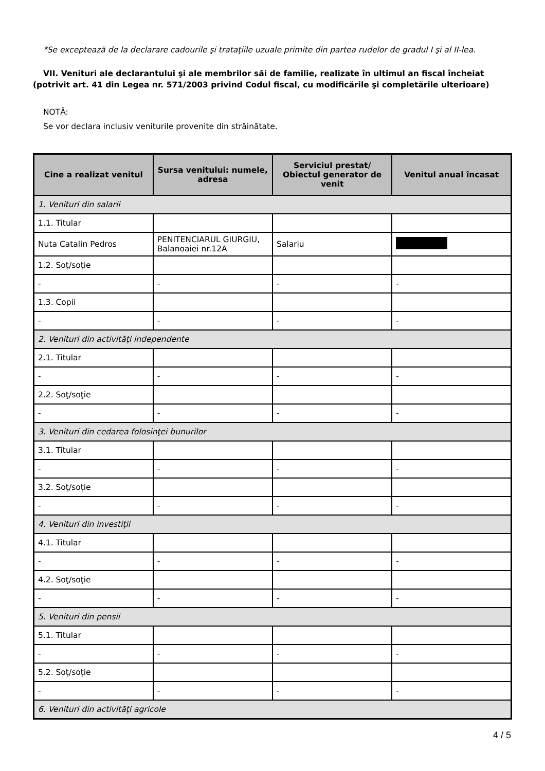*Se exceptează de la declarare cadourile şi trataţiile uzuale primite din partea rudelor de gradul I şi al II-lea.
VII. Venituri ale declarantului şi ale membrilor săi de familie, realizate în ultimul an fiscal încheiat (potrivit art. 41 din Legea nr. 571/2003 privind Codul fiscal, cu modificările şi completările ulterioare)
NOTĂ:
Se vor declara inclusiv veniturile provenite din străinătate.
| Cine a realizat venitul | Sursa venitului: numele, adresa | Serviciul prestat/ Obiectul generator de venit | Venitul anual încasat |
| --- | --- | --- | --- |
| 1. Venituri din salarii | | | |
| 1.1. Titular | | | |
| Nuta Catalin Pedros | PENITENCIARUL GIURGIU, Balanoaiei nr.12A | Salariu | |
| 1.2. Soţ/soţie | | | |
| - | - | - | - |
| 1.3. Copii | | | |
| - | - | - | - |
| 2. Venituri din activităţi independente | | | |
| 2.1. Titular | | | |
| - | - | - | - |
| 2.2. Soţ/soţie | | | |
| - | - | - | - |
| 3. Venituri din cedarea folosinţei bunurilor | | | |
| 3.1. Titular | | | |
| - | - | - | - |
| 3.2. Soţ/soţie | | | |
| - | - | - | - |
| 4. Venituri din investiţii | | | |
| 4.1. Titular | | | |
| - | - | - | - |
| 4.2. Soţ/soţie | | | |
| - | - | - | - |
| 5. Venituri din pensii | | | |
| 5.1. Titular | | | |
| - | - | - | - |
| 5.2. Soţ/soţie | | | |
| - | - | - | - |
| 6. Venituri din activităţi agricole | | | |
4 / 5